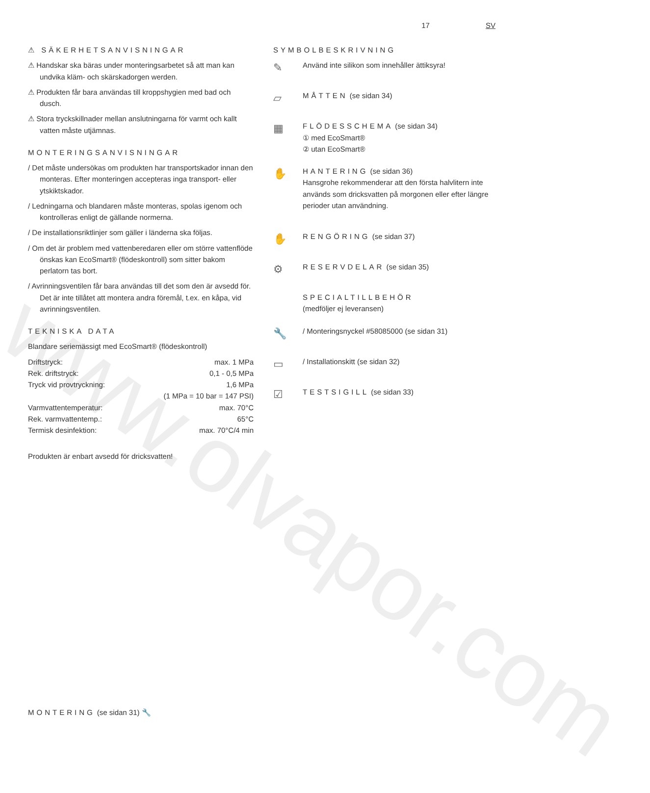www.olvapor.com
17 SV
⚠ SÄKERHETSANVISNINGAR
⚠ Handskar ska bäras under monteringsarbetet så att man kan undvika kläm- och skärskadorgen werden.
⚠ Produkten får bara användas till kroppshygien med bad och dusch.
⚠ Stora tryckskillnader mellan anslutningarna för varmt och kallt vatten måste utjämnas.
MONTERINGSANVISNINGAR
/ Det måste undersökas om produkten har transportskador innan den monteras. Efter monteringen accepteras inga transport- eller ytskiktskador.
/ Ledningarna och blandaren måste monteras, spolas igenom och kontrolleras enligt de gällande normerna.
/ De installationsriktlinjer som gäller i länderna ska följas.
/ Om det är problem med vattenberedaren eller om större vattenflöde önskas kan EcoSmart® (flödeskontroll) som sitter bakom perlatorn tas bort.
/ Avrinningsventilen får bara användas till det som den är avsedd för. Det är inte tillåtet att montera andra föremål, t.ex. en kåpa, vid avrinningsventilen.
TEKNISKA DATA
Blandare seriemässigt med EcoSmart® (flödeskontroll)
| Driftstryck: | max. 1 MPa |
| Rek. driftstryck: | 0,1 - 0,5 MPa |
| Tryck vid provtryckning: | 1,6 MPa |
| | (1 MPa = 10 bar = 147 PSI) |
| Varmvattentemperatur: | max. 70°C |
| Rek. varmvattentemp.: | 65°C |
| Termisk desinfektion: | max. 70°C/4 min |
Produkten är enbart avsedd för dricksvatten!
SYMBOLBESKRIVNING
✎
Använd inte silikon som innehåller ättiksyra!
▱
MÅTTEN (se sidan 34)
▦
FLÖDESSCHEMA (se sidan 34)
① med EcoSmart®
② utan EcoSmart®
✋
HANTERING (se sidan 36)
Hansgrohe rekommenderar att den första halvlitern inte används som dricksvatten på morgonen eller efter längre perioder utan användning.
✋
RENGÖRING (se sidan 37)
⚙
RESERVDELAR (se sidan 35)
SPECIALTILLBEHÖR
(medföljer ej leveransen)
🔧
/ Monteringsnyckel #58085000 (se sidan 31)
▭
/ Installationskitt (se sidan 32)
☑
TESTSIGILL (se sidan 33)
MONTERING (se sidan 31) 🔧